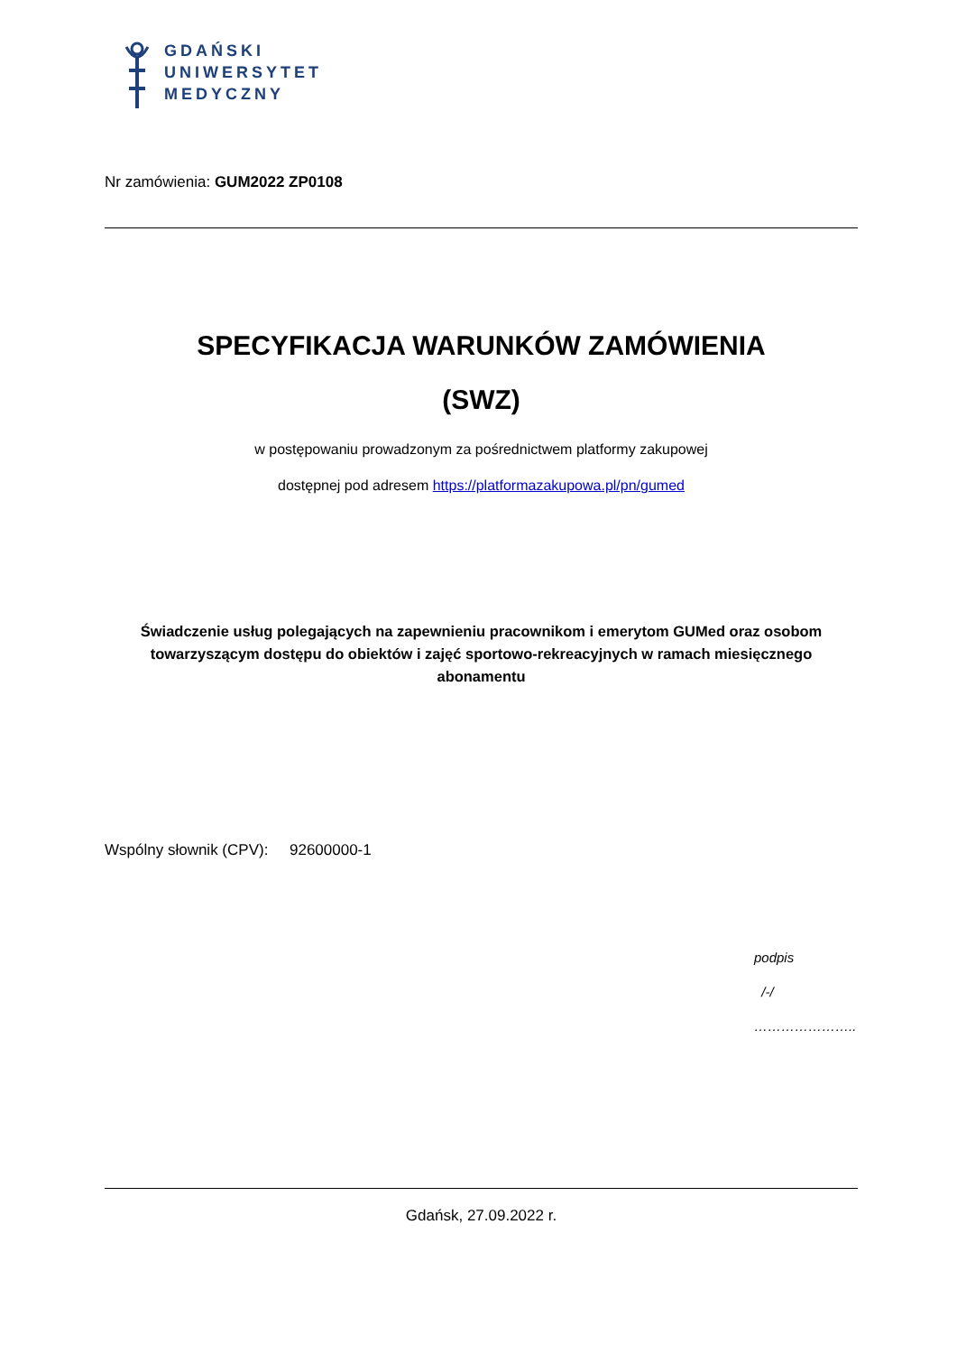GDAŃSKI
UNIWERSYTET
MEDYCZNY
Nr zamówienia: GUM2022 ZP0108
SPECYFIKACJA WARUNKÓW ZAMÓWIENIA
(SWZ)
w postępowaniu prowadzonym za pośrednictwem platformy zakupowej
dostępnej pod adresem https://platformazakupowa.pl/pn/gumed
Świadczenie usług polegających na zapewnieniu pracownikom i emerytom GUMed oraz osobom towarzyszącym dostępu do obiektów i zajęć sportowo-rekreacyjnych w ramach miesięcznego abonamentu
Wspólny słownik (CPV): 92600000-1
podpis
/-/
…………………..
Gdańsk, 27.09.2022 r.